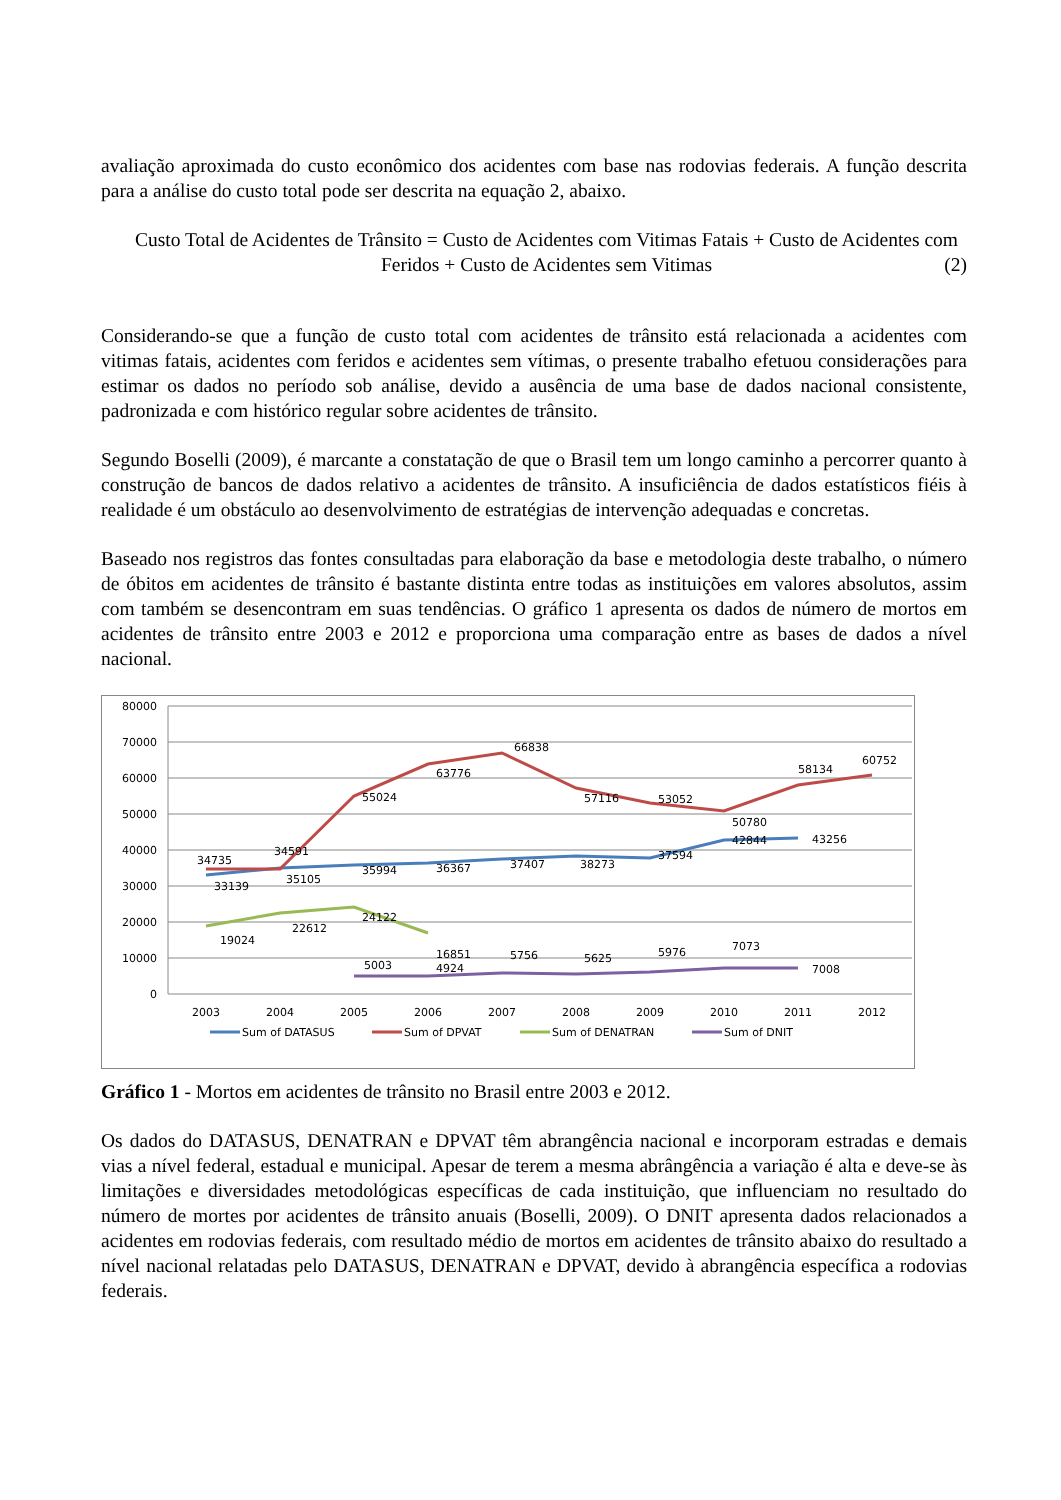avaliação aproximada do custo econômico dos acidentes com base nas rodovias federais. A função descrita para a análise do custo total pode ser descrita na equação 2, abaixo.
Custo Total de Acidentes de Trânsito = Custo de Acidentes com Vitimas Fatais + Custo de Acidentes com
Feridos + Custo de Acidentes sem Vitimas (2)
Considerando-se que a função de custo total com acidentes de trânsito está relacionada a acidentes com vitimas fatais, acidentes com feridos e acidentes sem vítimas, o presente trabalho efetuou considerações para estimar os dados no período sob análise, devido a ausência de uma base de dados nacional consistente, padronizada e com histórico regular sobre acidentes de trânsito.
Segundo Boselli (2009), é marcante a constatação de que o Brasil tem um longo caminho a percorrer quanto à construção de bancos de dados relativo a acidentes de trânsito. A insuficiência de dados estatísticos fiéis à realidade é um obstáculo ao desenvolvimento de estratégias de intervenção adequadas e concretas.
Baseado nos registros das fontes consultadas para elaboração da base e metodologia deste trabalho, o número de óbitos em acidentes de trânsito é bastante distinta entre todas as instituições em valores absolutos, assim com também se desencontram em suas tendências. O gráfico 1 apresenta os dados de número de mortos em acidentes de trânsito entre 2003 e 2012 e proporciona uma comparação entre as bases de dados a nível nacional.
80000
70000
60000
50000
40000
30000
20000
10000
0
2003
2004
2005
2006
2007
2008
2009
2010
2011
2012
34735
34591
33139
35105
55024
35994
63776
36367
66838
37407
57116
38273
53052
37594
50780
42844
58134
43256
60752
19024
22612
24122
16851
5003
4924
5756
5625
5976
7073
7008
Sum of DATASUS
Sum of DPVAT
Sum of DENATRAN
Sum of DNIT
Gráfico 1 - Mortos em acidentes de trânsito no Brasil entre 2003 e 2012.
Os dados do DATASUS, DENATRAN e DPVAT têm abrangência nacional e incorporam estradas e demais vias a nível federal, estadual e municipal. Apesar de terem a mesma abrângência a variação é alta e deve-se às limitações e diversidades metodológicas específicas de cada instituição, que influenciam no resultado do número de mortes por acidentes de trânsito anuais (Boselli, 2009). O DNIT apresenta dados relacionados a acidentes em rodovias federais, com resultado médio de mortos em acidentes de trânsito abaixo do resultado a nível nacional relatadas pelo DATASUS, DENATRAN e DPVAT, devido à abrangência específica a rodovias federais.